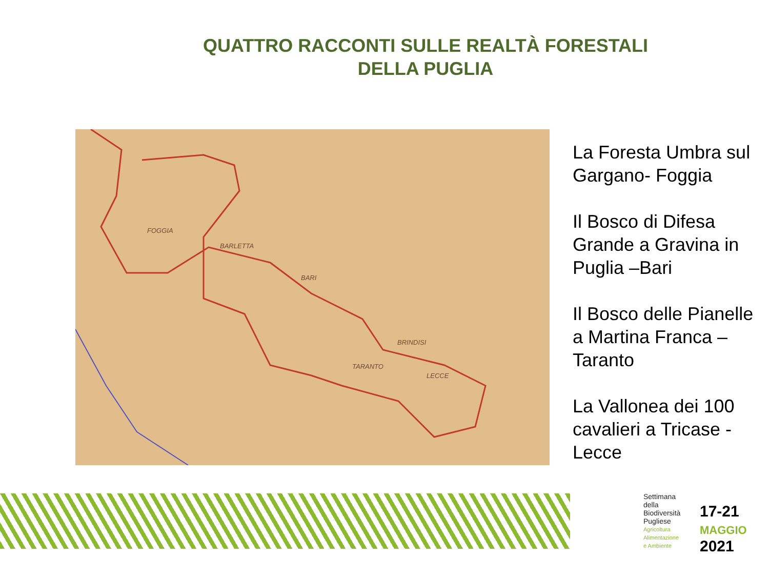QUATTRO RACCONTI SULLE REALTÀ FORESTALI
DELLA PUGLIA
FOGGIA
BARLETTA
BARI
BRINDISI
TARANTO
LECCE
La Foresta Umbra sul
Gargano- Foggia
Il Bosco di Difesa
Grande a Gravina in
Puglia –Bari
Il Bosco delle Pianelle
a Martina Franca –
Taranto
La Vallonea dei 100
cavalieri a Tricase -
Lecce
Settimana
della
Biodiversità
Pugliese
Agricoltura
Alimentazione
e Ambiente
17-21
MAGGIO
2021